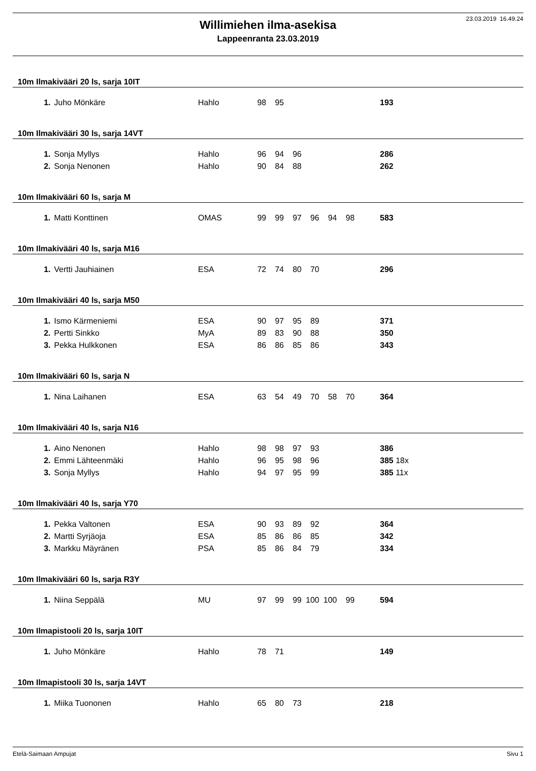23.03.2019 16.49.24
Willimiehen ilma-asekisa
Lappeenranta 23.03.2019
10m Ilmakivääri 20 ls, sarja 10IT
| 1. | Juho Mönkäre | Hahlo | 98 | 95 | | | | | 193 |
10m Ilmakivääri 30 ls, sarja 14VT
| 1. | Sonja Myllys | Hahlo | 96 | 94 | 96 | | | | 286 |
| 2. | Sonja Nenonen | Hahlo | 90 | 84 | 88 | | | | 262 |
10m Ilmakivääri 60 ls, sarja M
| 1. | Matti Konttinen | OMAS | 99 | 99 | 97 | 96 | 94 | 98 | 583 |
10m Ilmakivääri 40 ls, sarja M16
| 1. | Vertti Jauhiainen | ESA | 72 | 74 | 80 | 70 | | | 296 |
10m Ilmakivääri 40 ls, sarja M50
| 1. | Ismo Kärmeniemi | ESA | 90 | 97 | 95 | 89 | | | 371 |
| 2. | Pertti Sinkko | MyA | 89 | 83 | 90 | 88 | | | 350 |
| 3. | Pekka Hulkkonen | ESA | 86 | 86 | 85 | 86 | | | 343 |
10m Ilmakivääri 60 ls, sarja N
| 1. | Nina Laihanen | ESA | 63 | 54 | 49 | 70 | 58 | 70 | 364 |
10m Ilmakivääri 40 ls, sarja N16
| 1. | Aino Nenonen | Hahlo | 98 | 98 | 97 | 93 | | | 386 |
| 2. | Emmi Lähteenmäki | Hahlo | 96 | 95 | 98 | 96 | | | 385 18x |
| 3. | Sonja Myllys | Hahlo | 94 | 97 | 95 | 99 | | | 385 11x |
10m Ilmakivääri 40 ls, sarja Y70
| 1. | Pekka Valtonen | ESA | 90 | 93 | 89 | 92 | | | 364 |
| 2. | Martti Syrjäoja | ESA | 85 | 86 | 86 | 85 | | | 342 |
| 3. | Markku Mäyränen | PSA | 85 | 86 | 84 | 79 | | | 334 |
10m Ilmakivääri 60 ls, sarja R3Y
| 1. | Niina Seppälä | MU | 97 | 99 | 99 | 100 | 100 | 99 | 594 |
10m Ilmapistooli 20 ls, sarja 10IT
| 1. | Juho Mönkäre | Hahlo | 78 | 71 | | | | | 149 |
10m Ilmapistooli 30 ls, sarja 14VT
| 1. | Miika Tuononen | Hahlo | 65 | 80 | 73 | | | | 218 |
Etelä-Saimaan Ampujat Sivu 1